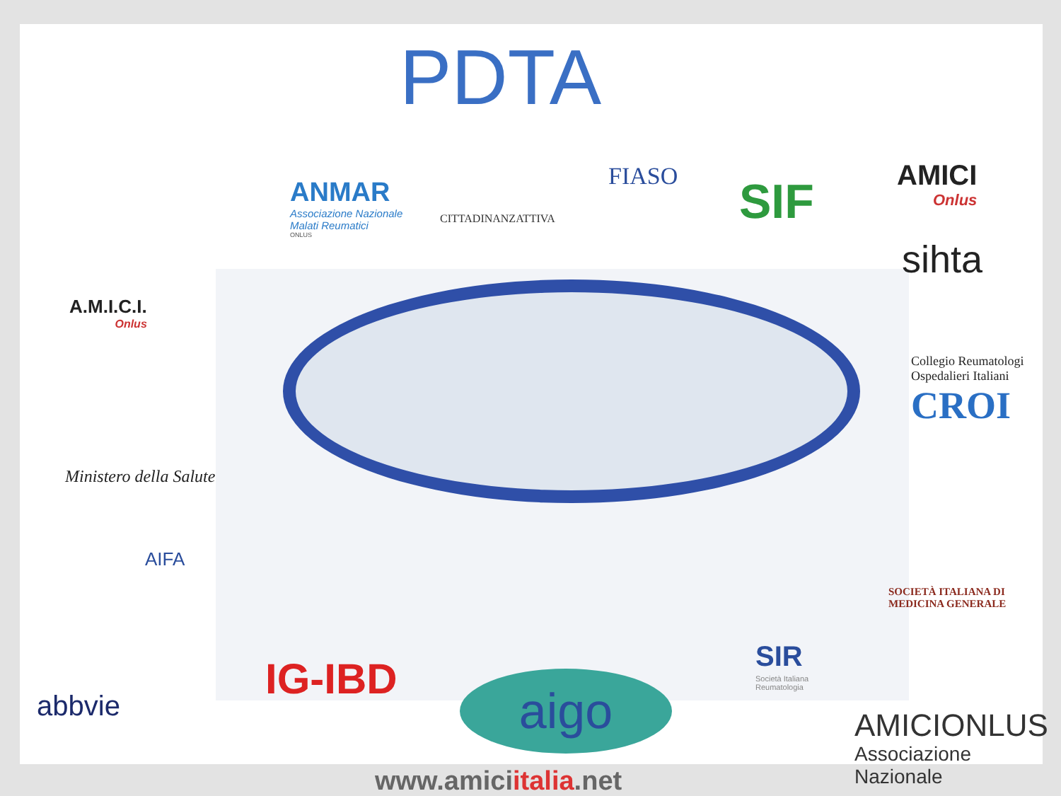PDTA
ANMAR
Associazione Nazionale
Malati Reumatici
ONLUS
CITTADINANZATTIVA
FIASO SIF
AMICI
Onlus
sihta
A.M.I.C.I.
Onlus
Ministero della Salute
AIFA
Collegio Reumatologi
Ospedalieri Italiani
CROI
SOCIETÀ ITALIANA DI
MEDICINA GENERALE
SIR
Società Italiana
Reumatologia
abbvie
IG-IBD aigo
AMICIONLUS
Associazione Nazionale
www.amiciitalia.net